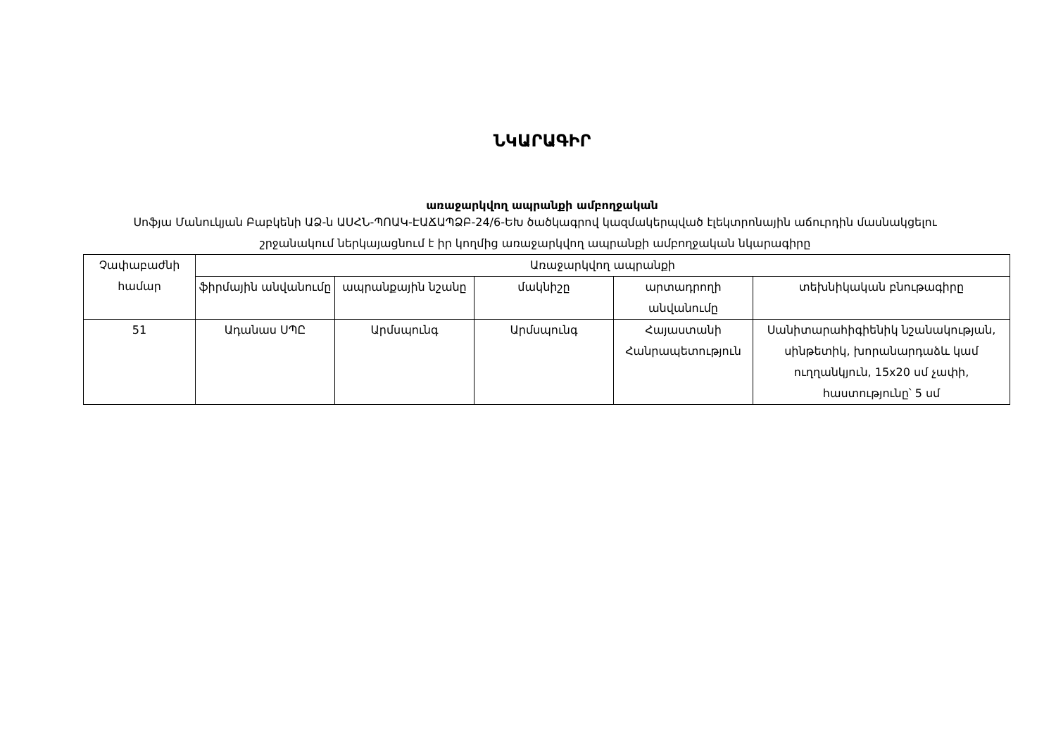ՆԿԱՐԱԳԻՐ
առաջարկվող ապրանքի ամբողջական
Սոֆյա Մանուկյան Բաբկենի ԱՁ-ն ԱՍՀՆ-ՊՈԱԿ-ԷԱՃԱՊՁԲ-24/6-ԵԽ ծածկագրով կազմակերպված էլեկտրոնային աճուրդին մասնակցելու շրջանակում ներկայացնում է իր կողմից առաջարկվող ապրանքի ամբողջական նկարագիրը
| Չափաբաժնի համար | Առաջարկվող ապրանքի | | | | |
| --- | --- | --- | --- | --- | --- |
| | ֆիրմային անվանումը | ապրանքային նշանը | մակնիշը | արտադրողի անվանումը | տեխնիկական բնութագիրը |
| 51 | Ադանաս ՍՊԸ | Արմսպունգ | Արմսպունգ | Հայաստանի Հանրապետություն | Սանիտարահիգիենիկ նշանակության, սինթետիկ, խորանարդաձև կամ ուղղանկյուն, 15x20 սմ չափի, հաստությունը՝ 5 սմ |